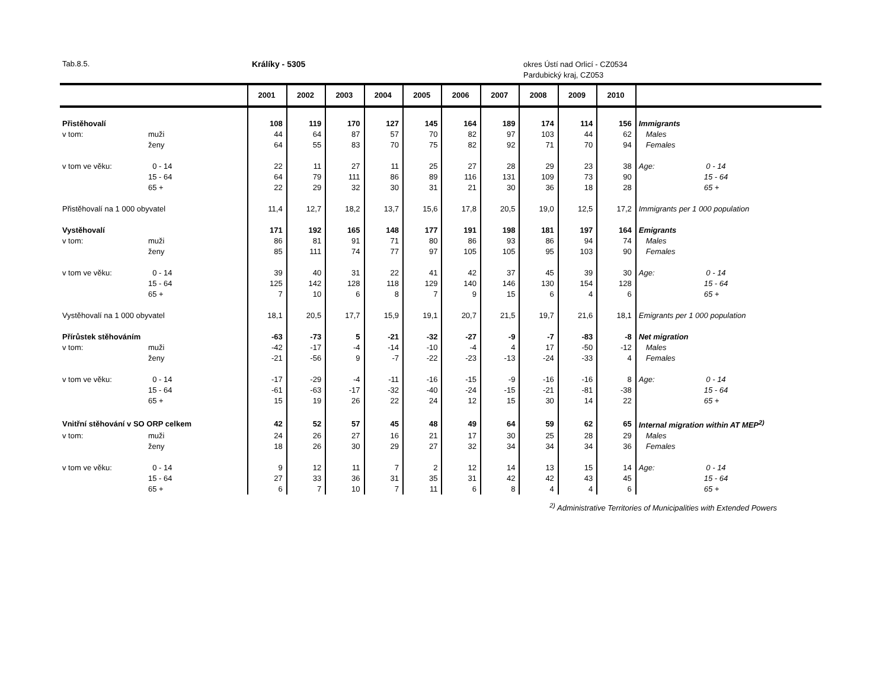Tab.8.5. Králíky - 5305
okres Ústí nad Orlicí - CZ0534
Pardubický kraj, CZ053
| | | 2001 | 2002 | 2003 | 2004 | 2005 | 2006 | 2007 | 2008 | 2009 | 2010 | |
| --- | --- | --- | --- | --- | --- | --- | --- | --- | --- | --- | --- | --- |
| Přistěhovalí | | 108 | 119 | 170 | 127 | 145 | 164 | 189 | 174 | 114 | 156 | Immigrants |
| v tom: | muži | 44 | 64 | 87 | 57 | 70 | 82 | 97 | 103 | 44 | 62 | Males |
| | ženy | 64 | 55 | 83 | 70 | 75 | 82 | 92 | 71 | 70 | 94 | Females |
| v tom ve věku: | 0 - 14 | 22 | 11 | 27 | 11 | 25 | 27 | 28 | 29 | 23 | 38 | Age: 0 - 14 |
| | 15 - 64 | 64 | 79 | 111 | 86 | 89 | 116 | 131 | 109 | 73 | 90 | 15 - 64 |
| | 65 + | 22 | 29 | 32 | 30 | 31 | 21 | 30 | 36 | 18 | 28 | 65 + |
| Přistěhovalí na 1 000 obyvatel | | 11,4 | 12,7 | 18,2 | 13,7 | 15,6 | 17,8 | 20,5 | 19,0 | 12,5 | 17,2 | Immigrants per 1 000 population |
| Vystěhovalí | | 171 | 192 | 165 | 148 | 177 | 191 | 198 | 181 | 197 | 164 | Emigrants |
| v tom: | muži | 86 | 81 | 91 | 71 | 80 | 86 | 93 | 86 | 94 | 74 | Males |
| | ženy | 85 | 111 | 74 | 77 | 97 | 105 | 105 | 95 | 103 | 90 | Females |
| v tom ve věku: | 0 - 14 | 39 | 40 | 31 | 22 | 41 | 42 | 37 | 45 | 39 | 30 | Age: 0 - 14 |
| | 15 - 64 | 125 | 142 | 128 | 118 | 129 | 140 | 146 | 130 | 154 | 128 | 15 - 64 |
| | 65 + | 7 | 10 | 6 | 8 | 7 | 9 | 15 | 6 | 4 | 6 | 65 + |
| Vystěhovalí na 1 000 obyvatel | | 18,1 | 20,5 | 17,7 | 15,9 | 19,1 | 20,7 | 21,5 | 19,7 | 21,6 | 18,1 | Emigrants per 1 000 population |
| Přírůstek stěhováním | | -63 | -73 | 5 | -21 | -32 | -27 | -9 | -7 | -83 | -8 | Net migration |
| v tom: | muži | -42 | -17 | -4 | -14 | -10 | -4 | 4 | 17 | -50 | -12 | Males |
| | ženy | -21 | -56 | 9 | -7 | -22 | -23 | -13 | -24 | -33 | 4 | Females |
| v tom ve věku: | 0 - 14 | -17 | -29 | -4 | -11 | -16 | -15 | -9 | -16 | -16 | 8 | Age: 0 - 14 |
| | 15 - 64 | -61 | -63 | -17 | -32 | -40 | -24 | -15 | -21 | -81 | -38 | 15 - 64 |
| | 65 + | 15 | 19 | 26 | 22 | 24 | 12 | 15 | 30 | 14 | 22 | 65 + |
| Vnitřní stěhování v SO ORP celkem | | 42 | 52 | 57 | 45 | 48 | 49 | 64 | 59 | 62 | 65 | Internal migration within AT MEP<sup>2)</sup> |
| v tom: | muži | 24 | 26 | 27 | 16 | 21 | 17 | 30 | 25 | 28 | 29 | Males |
| | ženy | 18 | 26 | 30 | 29 | 27 | 32 | 34 | 34 | 34 | 36 | Females |
| v tom ve věku: | 0 - 14 | 9 | 12 | 11 | 7 | 2 | 12 | 14 | 13 | 15 | 14 | Age: 0 - 14 |
| | 15 - 64 | 27 | 33 | 36 | 31 | 35 | 31 | 42 | 42 | 43 | 45 | 15 - 64 |
| | 65 + | 6 | 7 | 10 | 7 | 11 | 6 | 8 | 4 | 4 | 6 | 65 + |
<sup>2)</sup> Administrative Territories of Municipalities with Extended Powers